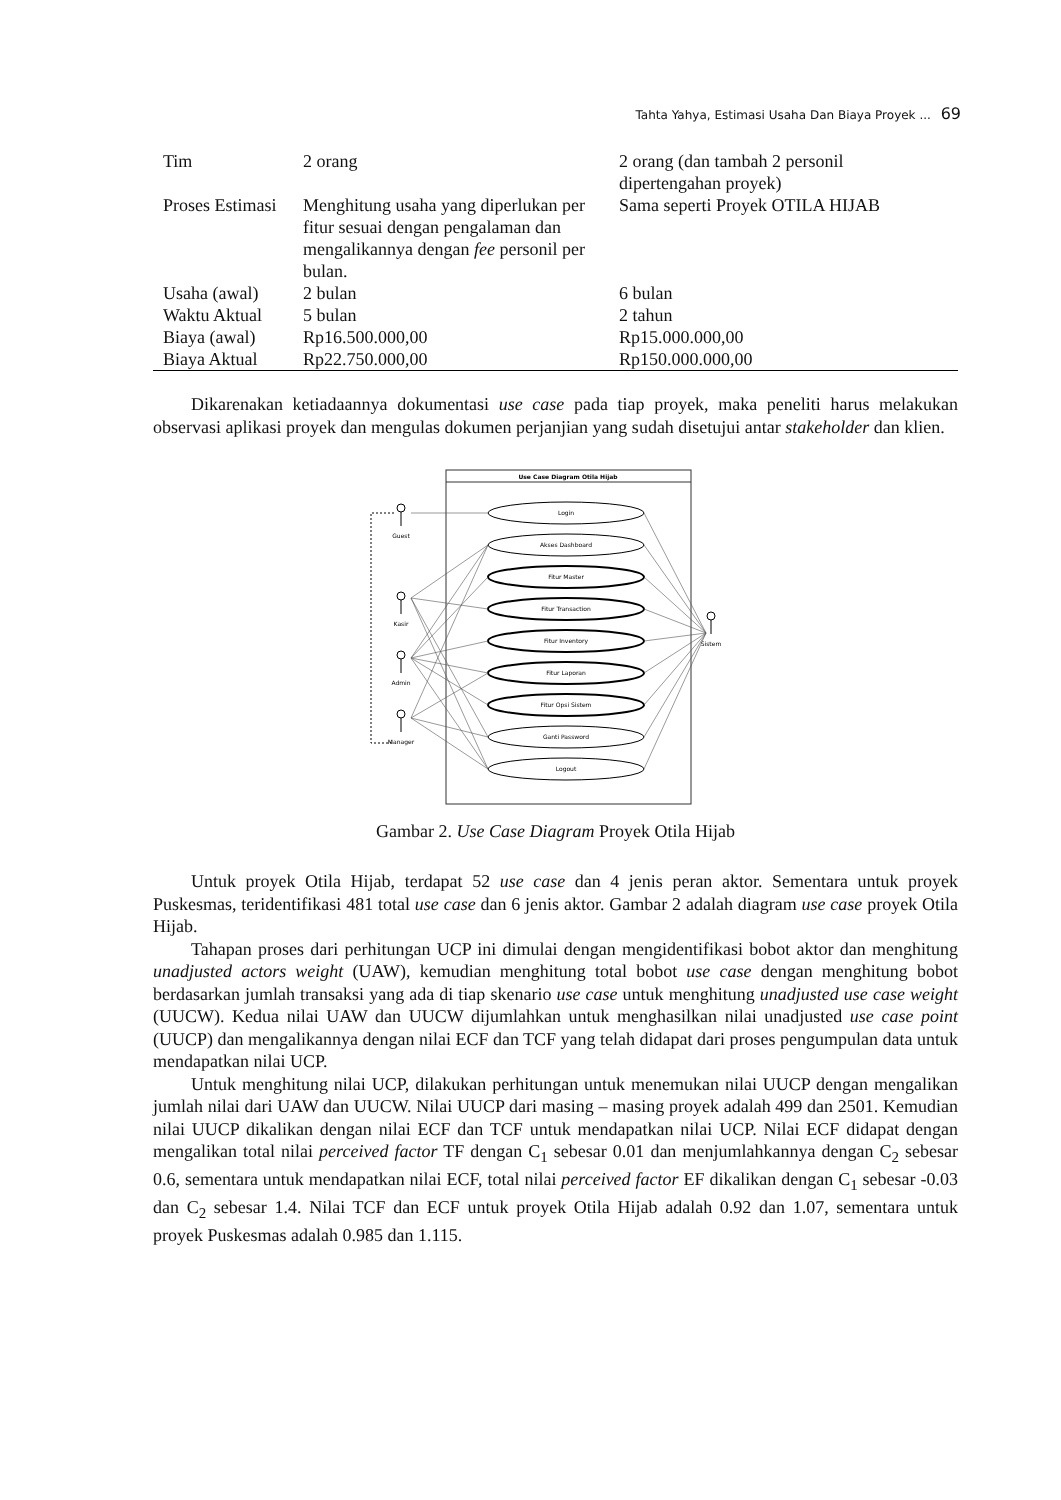Tahta Yahya, Estimasi Usaha Dan Biaya Proyek ... 69
| Tim | 2 orang | 2 orang (dan tambah 2 personil dipertengahan proyek) |
| Proses Estimasi | Menghitung usaha yang diperlukan per fitur sesuai dengan pengalaman dan mengalikannya dengan fee personil per bulan. | Sama seperti Proyek OTILA HIJAB |
| Usaha (awal) | 2 bulan | 6 bulan |
| Waktu Aktual | 5 bulan | 2 tahun |
| Biaya (awal) | Rp16.500.000,00 | Rp15.000.000,00 |
| Biaya Aktual | Rp22.750.000,00 | Rp150.000.000,00 |
Dikarenakan ketiadaannya dokumentasi use case pada tiap proyek, maka peneliti harus melakukan observasi aplikasi proyek dan mengulas dokumen perjanjian yang sudah disetujui antar stakeholder dan klien.
Use Case Diagram Otila Hijab
Login
Akses Dashboard
Fitur Master
Fitur Transaction
Fitur Inventory
Fitur Laporan
Fitur Opsi Sistem
Ganti Password
Logout
Guest
Kasir
Admin
Manager
Sistem
Gambar 2. Use Case Diagram Proyek Otila Hijab
Untuk proyek Otila Hijab, terdapat 52 use case dan 4 jenis peran aktor. Sementara untuk proyek Puskesmas, teridentifikasi 481 total use case dan 6 jenis aktor. Gambar 2 adalah diagram use case proyek Otila Hijab.
Tahapan proses dari perhitungan UCP ini dimulai dengan mengidentifikasi bobot aktor dan menghitung unadjusted actors weight (UAW), kemudian menghitung total bobot use case dengan menghitung bobot berdasarkan jumlah transaksi yang ada di tiap skenario use case untuk menghitung unadjusted use case weight (UUCW). Kedua nilai UAW dan UUCW dijumlahkan untuk menghasilkan nilai unadjusted use case point (UUCP) dan mengalikannya dengan nilai ECF dan TCF yang telah didapat dari proses pengumpulan data untuk mendapatkan nilai UCP.
Untuk menghitung nilai UCP, dilakukan perhitungan untuk menemukan nilai UUCP dengan mengalikan jumlah nilai dari UAW dan UUCW. Nilai UUCP dari masing – masing proyek adalah 499 dan 2501. Kemudian nilai UUCP dikalikan dengan nilai ECF dan TCF untuk mendapatkan nilai UCP. Nilai ECF didapat dengan mengalikan total nilai perceived factor TF dengan C<sub>1</sub> sebesar 0.01 dan menjumlahkannya dengan C<sub>2</sub> sebesar 0.6, sementara untuk mendapatkan nilai ECF, total nilai perceived factor EF dikalikan dengan C<sub>1</sub> sebesar -0.03 dan C<sub>2</sub> sebesar 1.4. Nilai TCF dan ECF untuk proyek Otila Hijab adalah 0.92 dan 1.07, sementara untuk proyek Puskesmas adalah 0.985 dan 1.115.